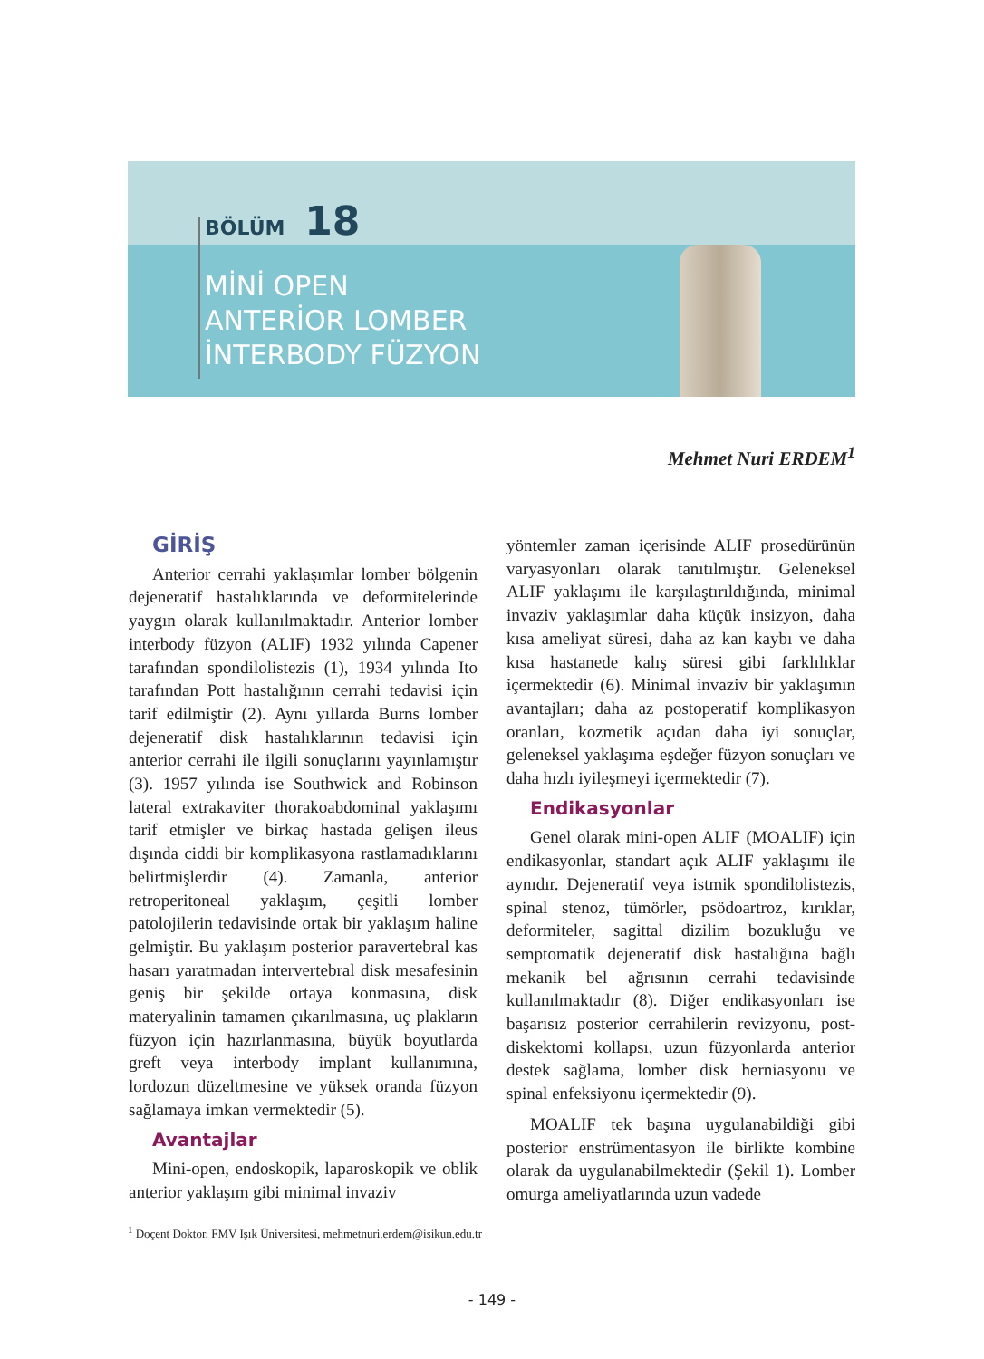BÖLÜM 18
MİNİ OPEN
ANTERİOR LOMBER
İNTERBODY FÜZYON
Mehmet Nuri ERDEM<sup>1</sup>
GİRİŞ
Anterior cerrahi yaklaşımlar lomber bölgenin dejeneratif hastalıklarında ve deformitelerinde yaygın olarak kullanılmaktadır. Anterior lomber interbody füzyon (ALIF) 1932 yılında Capener tarafından spondilolistezis (1), 1934 yılında Ito tarafından Pott hastalığının cerrahi tedavisi için tarif edilmiştir (2). Aynı yıllarda Burns lomber dejeneratif disk hastalıklarının tedavisi için anterior cerrahi ile ilgili sonuçlarını yayınlamıştır (3). 1957 yılında ise Southwick and Robinson lateral extrakaviter thorakoabdominal yaklaşımı tarif etmişler ve birkaç hastada gelişen ileus dışında ciddi bir komplikasyona rastlamadıklarını belirtmişlerdir (4). Zamanla, anterior retroperitoneal yaklaşım, çeşitli lomber patolojilerin tedavisinde ortak bir yaklaşım haline gelmiştir. Bu yaklaşım posterior paravertebral kas hasarı yaratmadan intervertebral disk mesafesinin geniş bir şekilde ortaya konmasına, disk materyalinin tamamen çıkarılmasına, uç plakların füzyon için hazırlanmasına, büyük boyutlarda greft veya interbody implant kullanımına, lordozun düzeltmesine ve yüksek oranda füzyon sağlamaya imkan vermektedir (5).
Avantajlar
Mini-open, endoskopik, laparoskopik ve oblik anterior yaklaşım gibi minimal invaziv
yöntemler zaman içerisinde ALIF prosedürünün varyasyonları olarak tanıtılmıştır. Geleneksel ALIF yaklaşımı ile karşılaştırıldığında, minimal invaziv yaklaşımlar daha küçük insizyon, daha kısa ameliyat süresi, daha az kan kaybı ve daha kısa hastanede kalış süresi gibi farklılıklar içermektedir (6). Minimal invaziv bir yaklaşımın avantajları; daha az postoperatif komplikasyon oranları, kozmetik açıdan daha iyi sonuçlar, geleneksel yaklaşıma eşdeğer füzyon sonuçları ve daha hızlı iyileşmeyi içermektedir (7).
Endikasyonlar
Genel olarak mini-open ALIF (MOALIF) için endikasyonlar, standart açık ALIF yaklaşımı ile aynıdır. Dejeneratif veya istmik spondilolistezis, spinal stenoz, tümörler, psödoartroz, kırıklar, deformiteler, sagittal dizilim bozukluğu ve semptomatik dejeneratif disk hastalığına bağlı mekanik bel ağrısının cerrahi tedavisinde kullanılmaktadır (8). Diğer endikasyonları ise başarısız posterior cerrahilerin revizyonu, post-diskektomi kollapsı, uzun füzyonlarda anterior destek sağlama, lomber disk herniasyonu ve spinal enfeksiyonu içermektedir (9).
MOALIF tek başına uygulanabildiği gibi posterior enstrümentasyon ile birlikte kombine olarak da uygulanabilmektedir (Şekil 1). Lomber omurga ameliyatlarında uzun vadede
<sup>1</sup> Doçent Doktor, FMV Işık Üniversitesi, mehmetnuri.erdem@isikun.edu.tr
- 149 -